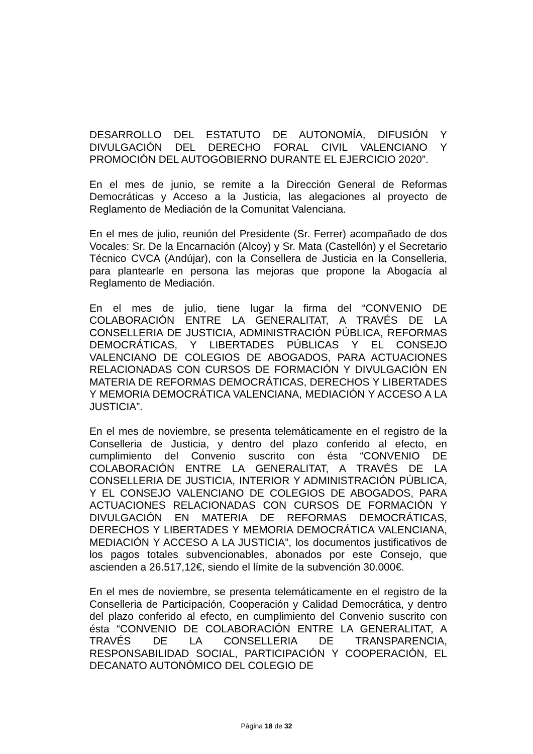DESARROLLO DEL ESTATUTO DE AUTONOMÍA, DIFUSIÓN Y DIVULGACIÓN DEL DERECHO FORAL CIVIL VALENCIANO Y PROMOCIÓN DEL AUTOGOBIERNO DURANTE EL EJERCICIO 2020”.
En el mes de junio, se remite a la Dirección General de Reformas Democráticas y Acceso a la Justicia, las alegaciones al proyecto de Reglamento de Mediación de la Comunitat Valenciana.
En el mes de julio, reunión del Presidente (Sr. Ferrer) acompañado de dos Vocales: Sr. De la Encarnación (Alcoy) y Sr. Mata (Castellón) y el Secretario Técnico CVCA (Andújar), con la Consellera de Justicia en la Conselleria, para plantearle en persona las mejoras que propone la Abogacía al Reglamento de Mediación.
En el mes de julio, tiene lugar la firma del “CONVENIO DE COLABORACIÓN ENTRE LA GENERALITAT, A TRAVÉS DE LA CONSELLERIA DE JUSTICIA, ADMINISTRACIÓN PÚBLICA, REFORMAS DEMOCRÁTICAS, Y LIBERTADES PÚBLICAS Y EL CONSEJO VALENCIANO DE COLEGIOS DE ABOGADOS, PARA ACTUACIONES RELACIONADAS CON CURSOS DE FORMACIÓN Y DIVULGACIÓN EN MATERIA DE REFORMAS DEMOCRÁTICAS, DERECHOS Y LIBERTADES Y MEMORIA DEMOCRÁTICA VALENCIANA, MEDIACIÓN Y ACCESO A LA JUSTICIA”.
En el mes de noviembre, se presenta telemáticamente en el registro de la Conselleria de Justicia, y dentro del plazo conferido al efecto, en cumplimiento del Convenio suscrito con ésta “CONVENIO DE COLABORACIÓN ENTRE LA GENERALITAT, A TRAVÉS DE LA CONSELLERIA DE JUSTICIA, INTERIOR Y ADMINISTRACIÓN PÚBLICA, Y EL CONSEJO VALENCIANO DE COLEGIOS DE ABOGADOS, PARA ACTUACIONES RELACIONADAS CON CURSOS DE FORMACIÓN Y DIVULGACIÓN EN MATERIA DE REFORMAS DEMOCRÁTICAS, DERECHOS Y LIBERTADES Y MEMORIA DEMOCRÁTICA VALENCIANA, MEDIACIÓN Y ACCESO A LA JUSTICIA”, los documentos justificativos de los pagos totales subvencionables, abonados por este Consejo, que ascienden a 26.517,12€, siendo el límite de la subvención 30.000€.
En el mes de noviembre, se presenta telemáticamente en el registro de la Conselleria de Participación, Cooperación y Calidad Democrática, y dentro del plazo conferido al efecto, en cumplimiento del Convenio suscrito con ésta “CONVENIO DE COLABORACIÓN ENTRE LA GENERALITAT, A TRAVÉS DE LA CONSELLERIA DE TRANSPARENCIA, RESPONSABILIDAD SOCIAL, PARTICIPACIÓN Y COOPERACIÓN, EL DECANATO AUTONÓMICO DEL COLEGIO DE
Página 18 de 32